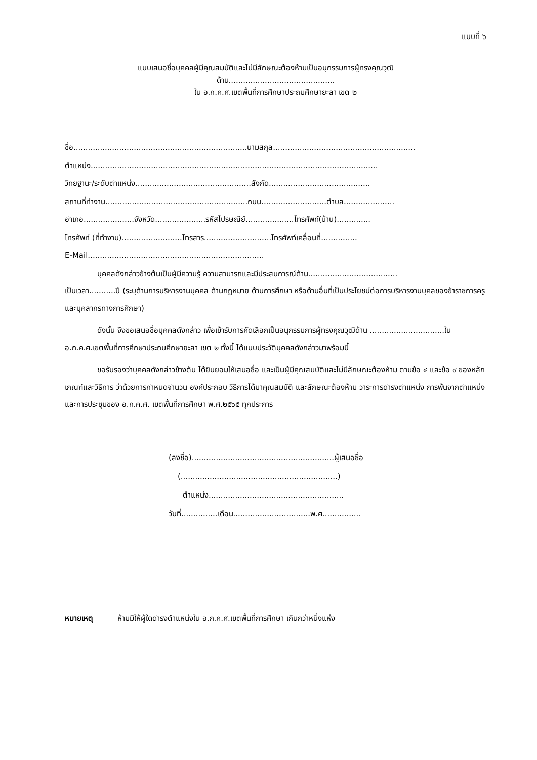แบบที่ ๖
แบบเสนอชื่อบุคคลผู้มีคุณสมบัติและไม่มีลักษณะต้องห้ามเป็นอนุกรรมการผู้ทรงคุณวุฒิ
ด้าน............................................
ใน อ.ก.ค.ศ.เขตพื้นที่การศึกษาประถมศึกษายะลา เขต ๒
ชื่อ........................................................................นามสกุล...........................................................
ตำแหน่ง.......................................................................................................................
วิทยฐานะ/ระดับตำแหน่ง................................................สังกัด..........................................
สถานที่ทำงาน...........................................................ถนน...........................ตำบล.....................
อำเภอ.....................จังหวัด.....................รหัสไปรษณีย์....................โทรศัพท์(บ้าน)..............
โทรศัพท์ (ที่ทำงาน).........................โทรสาร............................โทรศัพท์เคลื่อนที่...............
E-Mail.........................................................................
บุคคลดังกล่าวข้างต้นเป็นผู้มีความรู้ ความสามารถและมีประสบการณ์ด้าน.....................................
เป็นเวลา...........ปี (ระบุด้านการบริหารงานบุคคล ด้านกฎหมาย ด้านการศึกษา หรือด้านอื่นที่เป็นประโยชน์ต่อการบริหารงานบุคลของข้าราชการครูและบุคลากรทางการศึกษา)
ดังนั้น จึงขอเสนอชื่อบุคคลดังกล่าว เพื่อเข้ารับการคัดเลือกเป็นอนุกรรมการผู้ทรงคุณวุฒิด้าน ...............................ใน อ.ก.ค.ศ.เขตพื้นที่การศึกษาประถมศึกษายะลา เขต ๒ ทั้งนี้ ได้แนบประวัติบุคคลดังกล่าวมาพร้อมนี้
ขอรับรองว่าบุคคลดังกล่าวข้างต้น ได้ยินยอมให้เสนอชื่อ และเป็นผู้มีคุณสมบัติและไม่มีลักษณะต้องห้าม ตามข้อ ๔ และข้อ ๙ ของหลักเกณฑ์และวิธีการ ว่าด้วยการกำหนดจำนวน องค์ประกอบ วิธีการได้มาคุณสมบัติ และลักษณะต้องห้าม วาระการดำรงตำแหน่ง การพ้นจากตำแหน่ง และการประชุมของ อ.ก.ค.ศ. เขตพื้นที่การศึกษา พ.ศ.๒๕๖๕ ทุกประการ
(ลงชื่อ)...........................................................ผู้เสนอชื่อ
(.................................................................)
ตำแหน่ง........................................................
วันที่...............เดือน................................พ.ศ................
หมายเหตุ ห้ามมิให้ผู้ใดดำรงตำแหน่งใน อ.ก.ค.ศ.เขตพื้นที่การศึกษา เกินกว่าหนึ่งแห่ง